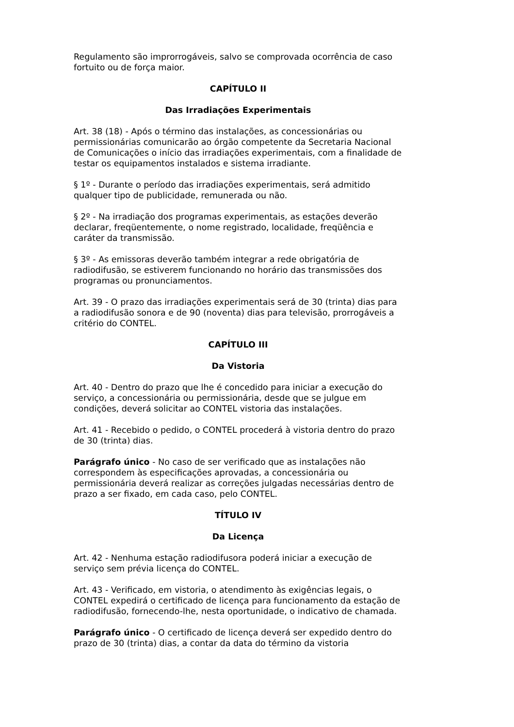Regulamento são improrrogáveis, salvo se comprovada ocorrência de caso fortuito ou de força maior.
CAPÍTULO II
Das Irradiações Experimentais
Art. 38 (18) - Após o término das instalações, as concessionárias ou permissionárias comunicarão ao órgão competente da Secretaria Nacional de Comunicações o início das irradiações experimentais, com a finalidade de testar os equipamentos instalados e sistema irradiante.
§ 1º - Durante o período das irradiações experimentais, será admitido qualquer tipo de publicidade, remunerada ou não.
§ 2º - Na irradiação dos programas experimentais, as estações deverão declarar, freqüentemente, o nome registrado, localidade, freqüência e caráter da transmissão.
§ 3º - As emissoras deverão também integrar a rede obrigatória de radiodifusão, se estiverem funcionando no horário das transmissões dos programas ou pronunciamentos.
Art. 39 - O prazo das irradiações experimentais será de 30 (trinta) dias para a radiodifusão sonora e de 90 (noventa) dias para televisão, prorrogáveis a critério do CONTEL.
CAPÍTULO III
Da Vistoria
Art. 40 - Dentro do prazo que lhe é concedido para iniciar a execução do serviço, a concessionária ou permissionária, desde que se julgue em condições, deverá solicitar ao CONTEL vistoria das instalações.
Art. 41 - Recebido o pedido, o CONTEL procederá à vistoria dentro do prazo de 30 (trinta) dias.
Parágrafo único - No caso de ser verificado que as instalações não correspondem às especificações aprovadas, a concessionária ou permissionária deverá realizar as correções julgadas necessárias dentro de prazo a ser fixado, em cada caso, pelo CONTEL.
TÍTULO IV
Da Licença
Art. 42 - Nenhuma estação radiodifusora poderá iniciar a execução de serviço sem prévia licença do CONTEL.
Art. 43 - Verificado, em vistoria, o atendimento às exigências legais, o CONTEL expedirá o certificado de licença para funcionamento da estação de radiodifusão, fornecendo-lhe, nesta oportunidade, o indicativo de chamada.
Parágrafo único - O certificado de licença deverá ser expedido dentro do prazo de 30 (trinta) dias, a contar da data do término da vistoria